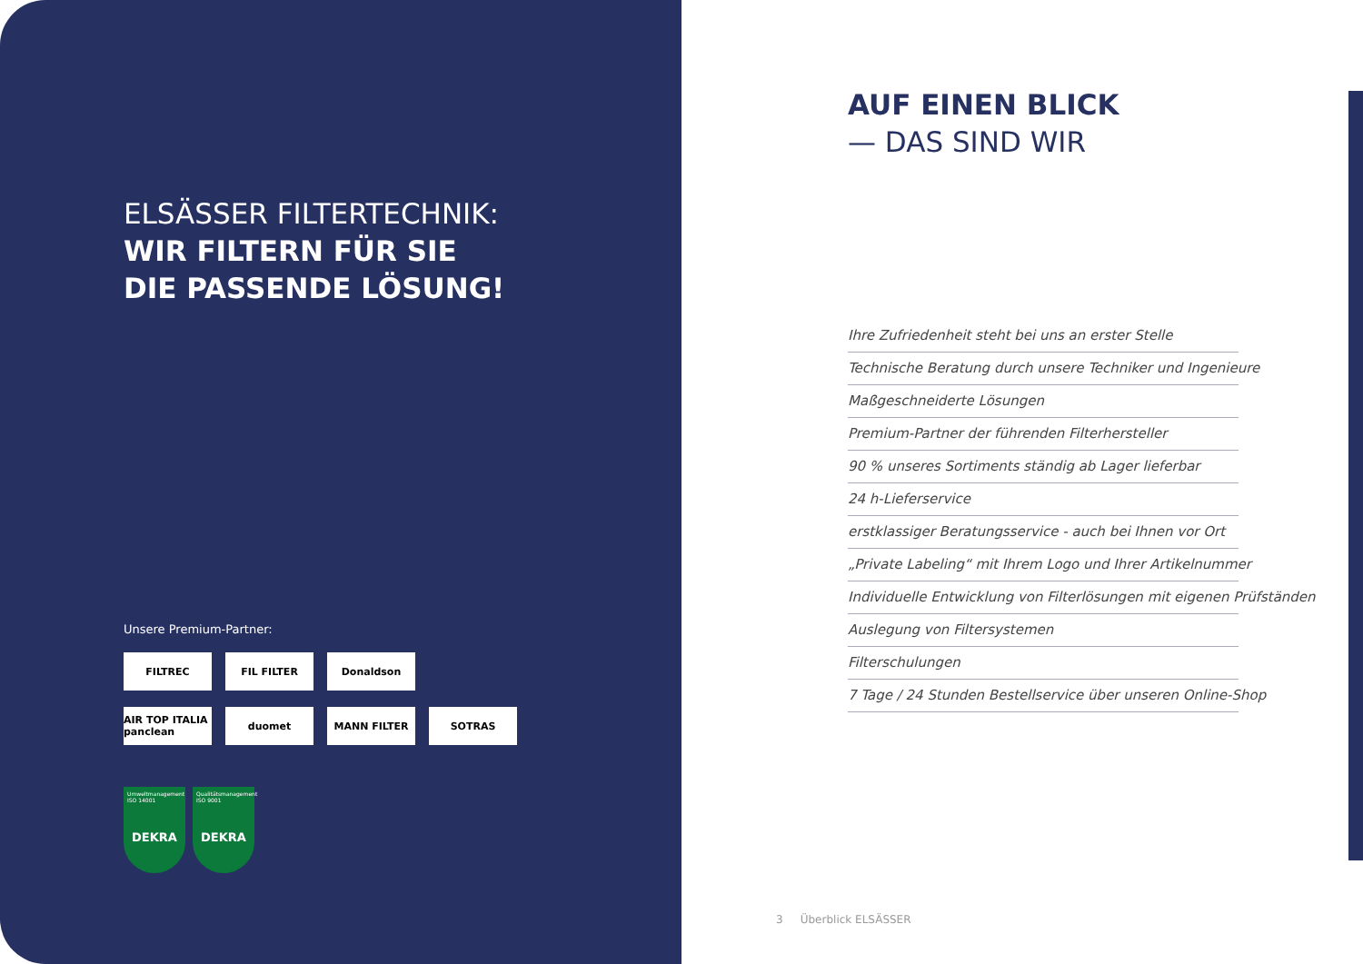ELSÄSSER FILTERTECHNIK:
WIR FILTERN FÜR SIE
DIE PASSENDE LÖSUNG!
Unsere Premium-Partner:
FILTREC FIL FILTER Donaldson
AIR TOP ITALIA panclean
duomet MANN FILTER SOTRAS
Umweltmanagement ISO 14001
DEKRA
Qualitätsmanagement ISO 9001
DEKRA
AUF EINEN BLICK
— DAS SIND WIR
Ihre Zufriedenheit steht bei uns an erster Stelle
Technische Beratung durch unsere Techniker und Ingenieure
Maßgeschneiderte Lösungen
Premium-Partner der führenden Filterhersteller
90 % unseres Sortiments ständig ab Lager lieferbar
24 h-Lieferservice
erstklassiger Beratungsservice - auch bei Ihnen vor Ort
„Private Labeling“ mit Ihrem Logo und Ihrer Artikelnummer
Individuelle Entwicklung von Filterlösungen mit eigenen Prüfständen
Auslegung von Filtersystemen
Filterschulungen
7 Tage / 24 Stunden Bestellservice über unseren Online-Shop
3 Überblick ELSÄSSER